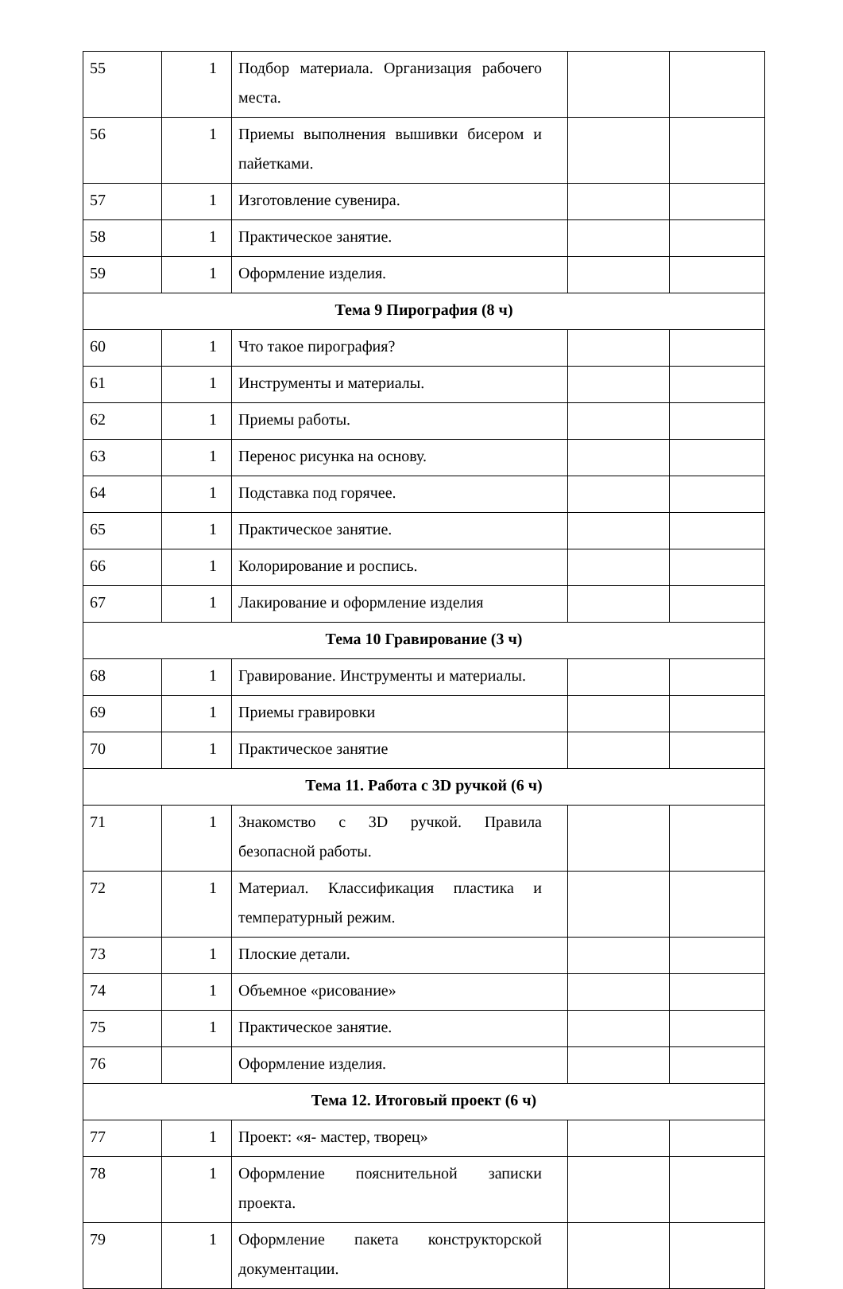| 55 | 1 | Подбор материала. Организация рабочего места. | | |
| 56 | 1 | Приемы выполнения вышивки бисером и пайетками. | | |
| 57 | 1 | Изготовление сувенира. | | |
| 58 | 1 | Практическое занятие. | | |
| 59 | 1 | Оформление изделия. | | |
| Тема 9 Пирография (8 ч) | | | | |
| 60 | 1 | Что такое пирография? | | |
| 61 | 1 | Инструменты и материалы. | | |
| 62 | 1 | Приемы работы. | | |
| 63 | 1 | Перенос рисунка на основу. | | |
| 64 | 1 | Подставка под горячее. | | |
| 65 | 1 | Практическое занятие. | | |
| 66 | 1 | Колорирование и роспись. | | |
| 67 | 1 | Лакирование и оформление изделия | | |
| Тема 10 Гравирование (3 ч) | | | | |
| 68 | 1 | Гравирование. Инструменты и материалы. | | |
| 69 | 1 | Приемы гравировки | | |
| 70 | 1 | Практическое занятие | | |
| Тема 11. Работа с 3D ручкой (6 ч) | | | | |
| 71 | 1 | Знакомство с 3D ручкой. Правила безопасной работы. | | |
| 72 | 1 | Материал. Классификация пластика и температурный режим. | | |
| 73 | 1 | Плоские детали. | | |
| 74 | 1 | Объемное «рисование» | | |
| 75 | 1 | Практическое занятие. | | |
| 76 | | Оформление изделия. | | |
| Тема 12. Итоговый проект (6 ч) | | | | |
| 77 | 1 | Проект: «я- мастер, творец» | | |
| 78 | 1 | Оформление пояснительной записки проекта. | | |
| 79 | 1 | Оформление пакета конструкторской документации. | | |